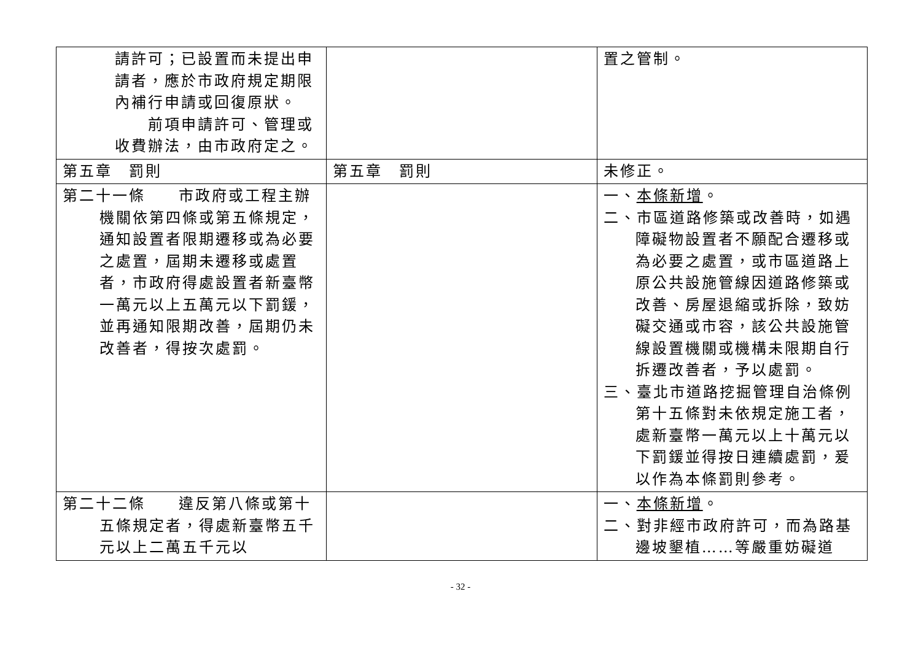| 請許可；已設置而未提出申請者，應於市政府規定期限內補行申請或回復原狀。 前項申請許可、管理或收費辦法，由市政府定之。 | | 置之管制。 |
| 第五章 罰則 | 第五章 罰則 | 未修正。 |
| 第二十一條 市政府或工程主辦機關依第四條或第五條規定，通知設置者限期遷移或為必要之處置，屆期未遷移或處置者，市政府得處設置者新臺幣一萬元以上五萬元以下罰鍰，並再通知限期改善，屆期仍未改善者，得按次處罰。 | | 一、 本條新增 。 二、市區道路修築或改善時，如遇障礙物設置者不願配合遷移或為必要之處置，或市區道路上原公共設施管線因道路修築或改善、房屋退縮或拆除，致妨礙交通或市容，該公共設施管線設置機關或機構未限期自行拆遷改善者，予以處罰。 三、臺北市道路挖掘管理自治條例第十五條對未依規定施工者，處新臺幣一萬元以上十萬元以下罰鍰並得按日連續處罰，爰以作為本條罰則參考。 |
| 第二十二條 違反第八條或第十五條規定者，得處新臺幣五千元以上二萬五千元以 | | 一、 本條新增 。 二、對非經市政府許可，而為路基邊坡墾植……等嚴重妨礙道 |
- 32 -